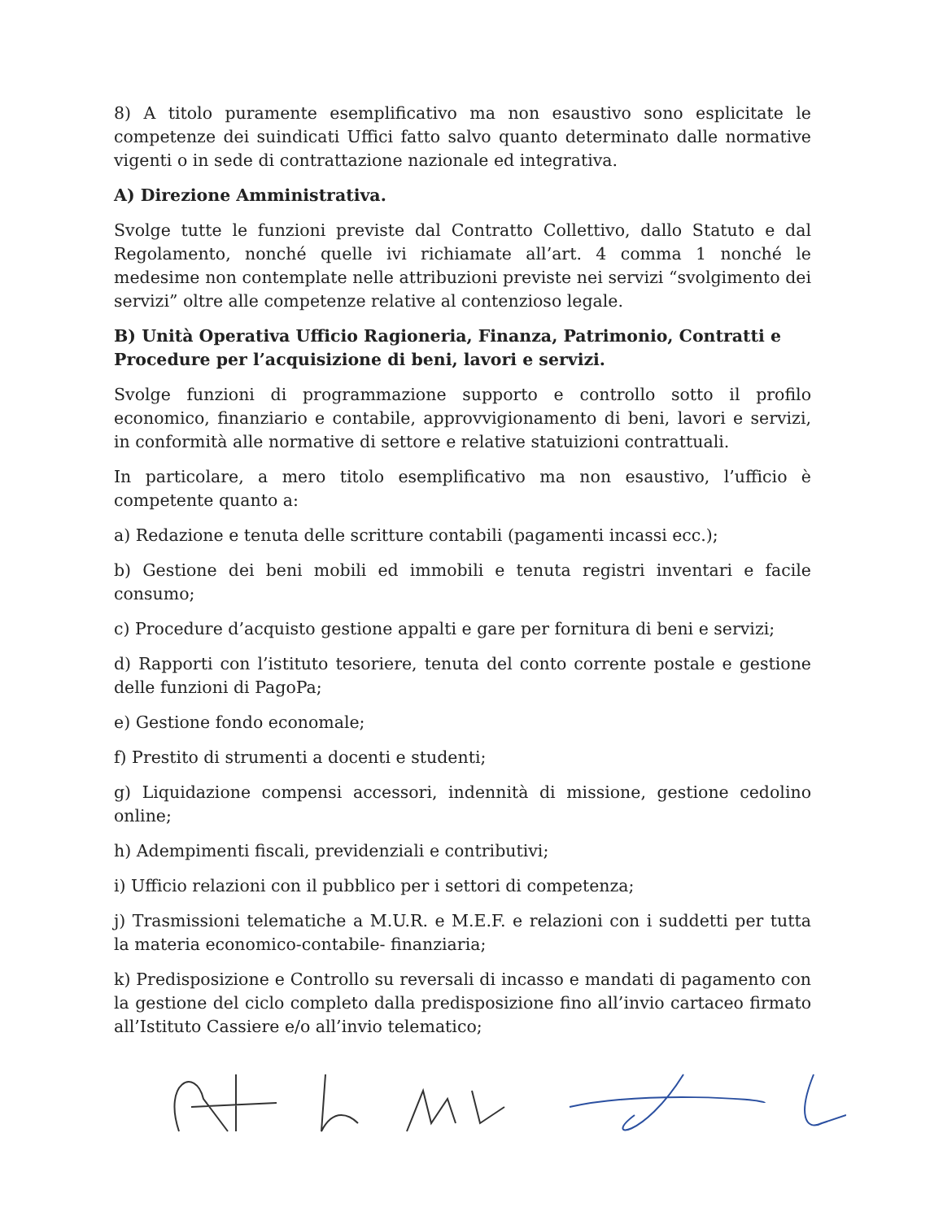8) A titolo puramente esemplificativo ma non esaustivo sono esplicitate le competenze dei suindicati Uffici fatto salvo quanto determinato dalle normative vigenti o in sede di contrattazione nazionale ed integrativa.
A) Direzione Amministrativa.
Svolge tutte le funzioni previste dal Contratto Collettivo, dallo Statuto e dal Regolamento, nonché quelle ivi richiamate all’art. 4 comma 1 nonché le medesime non contemplate nelle attribuzioni previste nei servizi “svolgimento dei servizi” oltre alle competenze relative al contenzioso legale.
B) Unità Operativa Ufficio Ragioneria, Finanza, Patrimonio, Contratti e Procedure per l’acquisizione di beni, lavori e servizi.
Svolge funzioni di programmazione supporto e controllo sotto il profilo economico, finanziario e contabile, approvvigionamento di beni, lavori e servizi, in conformità alle normative di settore e relative statuizioni contrattuali.
In particolare, a mero titolo esemplificativo ma non esaustivo, l’ufficio è competente quanto a:
a) Redazione e tenuta delle scritture contabili (pagamenti incassi ecc.);
b) Gestione dei beni mobili ed immobili e tenuta registri inventari e facile consumo;
c) Procedure d’acquisto gestione appalti e gare per fornitura di beni e servizi;
d) Rapporti con l’istituto tesoriere, tenuta del conto corrente postale e gestione delle funzioni di PagoPa;
e) Gestione fondo economale;
f) Prestito di strumenti a docenti e studenti;
g) Liquidazione compensi accessori, indennità di missione, gestione cedolino online;
h) Adempimenti fiscali, previdenziali e contributivi;
i) Ufficio relazioni con il pubblico per i settori di competenza;
j) Trasmissioni telematiche a M.U.R. e M.E.F. e relazioni con i suddetti per tutta la materia economico-contabile- finanziaria;
k) Predisposizione e Controllo su reversali di incasso e mandati di pagamento con la gestione del ciclo completo dalla predisposizione fino all’invio cartaceo firmato all’Istituto Cassiere e/o all’invio telematico;